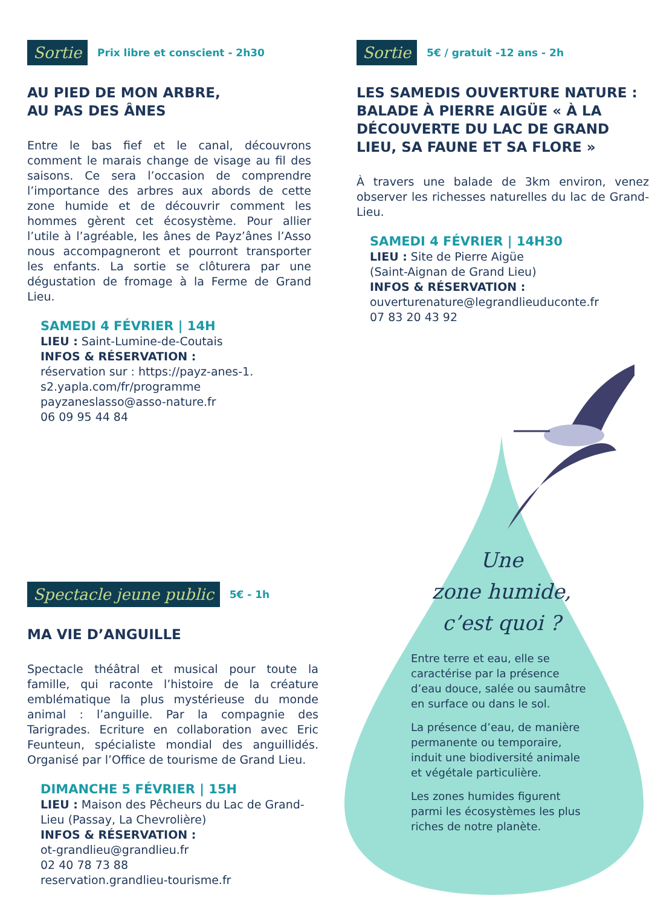Sortie Prix libre et conscient - 2h30
AU PIED DE MON ARBRE,
AU PAS DES ÂNES
Entre le bas fief et le canal, découvrons comment le marais change de visage au fil des saisons. Ce sera l’occasion de comprendre l’importance des arbres aux abords de cette zone humide et de découvrir comment les hommes gèrent cet écosystème. Pour allier l’utile à l’agréable, les ânes de Payz’ânes l’Asso nous accompagneront et pourront transporter les enfants. La sortie se clôturera par une dégustation de fromage à la Ferme de Grand Lieu.
SAMEDI 4 FÉVRIER | 14H
LIEU : Saint-Lumine-de-Coutais
INFOS & RÉSERVATION :
réservation sur : https://payz-anes-1.
s2.yapla.com/fr/programme
payzaneslasso@asso-nature.fr
06 09 95 44 84
Sortie 5€ / gratuit -12 ans - 2h
LES SAMEDIS OUVERTURE NATURE : BALADE À PIERRE AIGÜE « À LA DÉCOUVERTE DU LAC DE GRAND LIEU, SA FAUNE ET SA FLORE »
À travers une balade de 3km environ, venez observer les richesses naturelles du lac de Grand-Lieu.
SAMEDI 4 FÉVRIER | 14H30
LIEU : Site de Pierre Aigüe
(Saint-Aignan de Grand Lieu)
INFOS & RÉSERVATION :
ouverturenature@legrandlieuduconte.fr
07 83 20 43 92
Spectacle jeune public 5€ - 1h
MA VIE D’ANGUILLE
Spectacle théâtral et musical pour toute la famille, qui raconte l’histoire de la créature emblématique la plus mystérieuse du monde animal : l’anguille. Par la compagnie des Tarigrades. Ecriture en collaboration avec Eric Feunteun, spécialiste mondial des anguillidés. Organisé par l’Office de tourisme de Grand Lieu.
DIMANCHE 5 FÉVRIER | 15H
LIEU : Maison des Pêcheurs du Lac de Grand-Lieu (Passay, La Chevrolière)
INFOS & RÉSERVATION :
ot-grandlieu@grandlieu.fr
02 40 78 73 88
reservation.grandlieu-tourisme.fr
Une
zone humide,
c’est quoi ?
Entre terre et eau, elle se caractérise par la présence d’eau douce, salée ou saumâtre en surface ou dans le sol.
La présence d’eau, de manière permanente ou temporaire, induit une biodiversité animale et végétale particulière.
Les zones humides figurent parmi les écosystèmes les plus riches de notre planète.